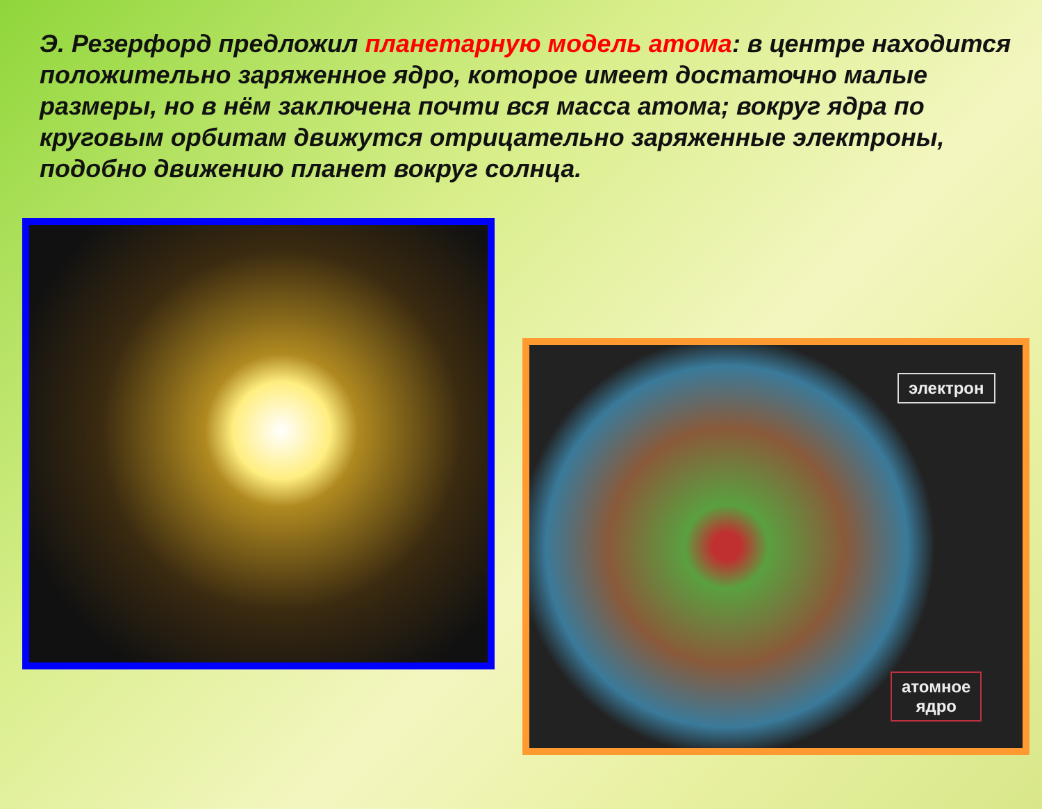Э. Резерфорд предложил планетарную модель атома: в центре находится положительно заряженное ядро, которое имеет достаточно малые размеры, но в нём заключена почти вся масса атома; вокруг ядра по круговым орбитам движутся отрицательно заряженные электроны, подобно движению планет вокруг солнца.
электрон
атомное
ядро